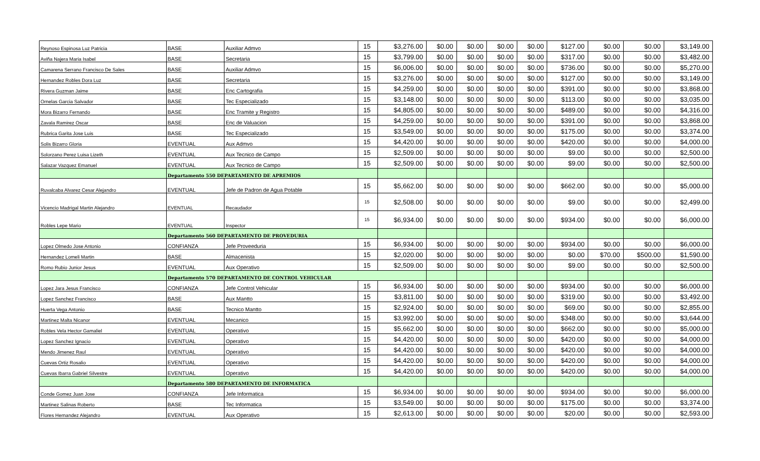| Reynoso Espinosa Luz Patricia | BASE | Auxiliar Admvo | 15 | $3,276.00 | $0.00 | $0.00 | $0.00 | $0.00 | $127.00 | $0.00 | $0.00 | $3,149.00 |
| Aviña Najera Maria Isabel | BASE | Secretaria | 15 | $3,799.00 | $0.00 | $0.00 | $0.00 | $0.00 | $317.00 | $0.00 | $0.00 | $3,482.00 |
| Camarena Serrano Francisco De Sales | BASE | Auxiliar Admvo | 15 | $6,006.00 | $0.00 | $0.00 | $0.00 | $0.00 | $736.00 | $0.00 | $0.00 | $5,270.00 |
| Hernandez Robles Dora Luz | BASE | Secretaria | 15 | $3,276.00 | $0.00 | $0.00 | $0.00 | $0.00 | $127.00 | $0.00 | $0.00 | $3,149.00 |
| Rivera Guzman Jaime | BASE | Enc Cartografia | 15 | $4,259.00 | $0.00 | $0.00 | $0.00 | $0.00 | $391.00 | $0.00 | $0.00 | $3,868.00 |
| Ornelas Garcia Salvador | BASE | Tec Especializado | 15 | $3,148.00 | $0.00 | $0.00 | $0.00 | $0.00 | $113.00 | $0.00 | $0.00 | $3,035.00 |
| Mora Bizarro Fernando | BASE | Enc Tramite y Registro | 15 | $4,805.00 | $0.00 | $0.00 | $0.00 | $0.00 | $489.00 | $0.00 | $0.00 | $4,316.00 |
| Zavala Ramirez Oscar | BASE | Enc de Valuacion | 15 | $4,259.00 | $0.00 | $0.00 | $0.00 | $0.00 | $391.00 | $0.00 | $0.00 | $3,868.00 |
| Rubrica Garita Jose Luis | BASE | Tec Especializado | 15 | $3,549.00 | $0.00 | $0.00 | $0.00 | $0.00 | $175.00 | $0.00 | $0.00 | $3,374.00 |
| Solis Bizarro Gloria | EVENTUAL | Aux Admvo | 15 | $4,420.00 | $0.00 | $0.00 | $0.00 | $0.00 | $420.00 | $0.00 | $0.00 | $4,000.00 |
| Solorzano Perez Luisa Lizeth | EVENTUAL | Aux Tecnico de Campo | 15 | $2,509.00 | $0.00 | $0.00 | $0.00 | $0.00 | $9.00 | $0.00 | $0.00 | $2,500.00 |
| Salazar Vazquez Emanuel | EVENTUAL | Aux Tecnico de Campo | 15 | $2,509.00 | $0.00 | $0.00 | $0.00 | $0.00 | $9.00 | $0.00 | $0.00 | $2,500.00 |
| | Departamento 550 DEPARTAMENTO DE APREMIOS | | | | | | | | | | | |
| Ruvalcaba Alvarez Cesar Alejandro | EVENTUAL | Jefe de Padron de Agua Potable | 15 | $5,662.00 | $0.00 | $0.00 | $0.00 | $0.00 | $662.00 | $0.00 | $0.00 | $5,000.00 |
| Vicencio Madrigal Martin Alejandro | EVENTUAL | Recaudador | 15 | $2,508.00 | $0.00 | $0.00 | $0.00 | $0.00 | $9.00 | $0.00 | $0.00 | $2,499.00 |
| Robles Lepe Mario | EVENTUAL | Inspector | 15 | $6,934.00 | $0.00 | $0.00 | $0.00 | $0.00 | $934.00 | $0.00 | $0.00 | $6,000.00 |
| | Departamento 560 DEPARTAMENTO DE PROVEDURIA | | | | | | | | | | | |
| Lopez Olmedo Jose Antonio | CONFIANZA | Jefe Proveeduria | 15 | $6,934.00 | $0.00 | $0.00 | $0.00 | $0.00 | $934.00 | $0.00 | $0.00 | $6,000.00 |
| Hernandez Lomeli Martin | BASE | Almacenista | 15 | $2,020.00 | $0.00 | $0.00 | $0.00 | $0.00 | $0.00 | $70.00 | $500.00 | $1,590.00 |
| Romo Rubio Junior Jesus | EVENTUAL | Aux Operativo | 15 | $2,509.00 | $0.00 | $0.00 | $0.00 | $0.00 | $9.00 | $0.00 | $0.00 | $2,500.00 |
| | Departamento 570 DEPARTAMENTO DE CONTROL VEHICULAR | | | | | | | | | | | |
| Lopez Jara Jesus Francisco | CONFIANZA | Jefe Control Vehicular | 15 | $6,934.00 | $0.00 | $0.00 | $0.00 | $0.00 | $934.00 | $0.00 | $0.00 | $6,000.00 |
| Lopez Sanchez Francisco | BASE | Aux Mantto | 15 | $3,811.00 | $0.00 | $0.00 | $0.00 | $0.00 | $319.00 | $0.00 | $0.00 | $3,492.00 |
| Huerta Vega Antonio | BASE | Tecnico Mantto | 15 | $2,924.00 | $0.00 | $0.00 | $0.00 | $0.00 | $69.00 | $0.00 | $0.00 | $2,855.00 |
| Martinez Malta Nicanor | EVENTUAL | Mecanico | 15 | $3,992.00 | $0.00 | $0.00 | $0.00 | $0.00 | $348.00 | $0.00 | $0.00 | $3,644.00 |
| Robles Vela Hector Gamaliel | EVENTUAL | Operativo | 15 | $5,662.00 | $0.00 | $0.00 | $0.00 | $0.00 | $662.00 | $0.00 | $0.00 | $5,000.00 |
| Lopez Sanchez Ignacio | EVENTUAL | Operativo | 15 | $4,420.00 | $0.00 | $0.00 | $0.00 | $0.00 | $420.00 | $0.00 | $0.00 | $4,000.00 |
| Mendo Jimenez Raul | EVENTUAL | Operativo | 15 | $4,420.00 | $0.00 | $0.00 | $0.00 | $0.00 | $420.00 | $0.00 | $0.00 | $4,000.00 |
| Cuevas Ortiz Rosalio | EVENTUAL | Operativo | 15 | $4,420.00 | $0.00 | $0.00 | $0.00 | $0.00 | $420.00 | $0.00 | $0.00 | $4,000.00 |
| Cuevas Ibarra Gabriel Silvestre | EVENTUAL | Operativo | 15 | $4,420.00 | $0.00 | $0.00 | $0.00 | $0.00 | $420.00 | $0.00 | $0.00 | $4,000.00 |
| | Departamento 580 DEPARTAMENTO DE INFORMATICA | | | | | | | | | | | |
| Conde Gomez Juan Jose | CONFIANZA | Jefe Informatica | 15 | $6,934.00 | $0.00 | $0.00 | $0.00 | $0.00 | $934.00 | $0.00 | $0.00 | $6,000.00 |
| Martinez Salinas Roberto | BASE | Tec Informatica | 15 | $3,549.00 | $0.00 | $0.00 | $0.00 | $0.00 | $175.00 | $0.00 | $0.00 | $3,374.00 |
| Flores Hernandez Alejandro | EVENTUAL | Aux Operativo | 15 | $2,613.00 | $0.00 | $0.00 | $0.00 | $0.00 | $20.00 | $0.00 | $0.00 | $2,593.00 |